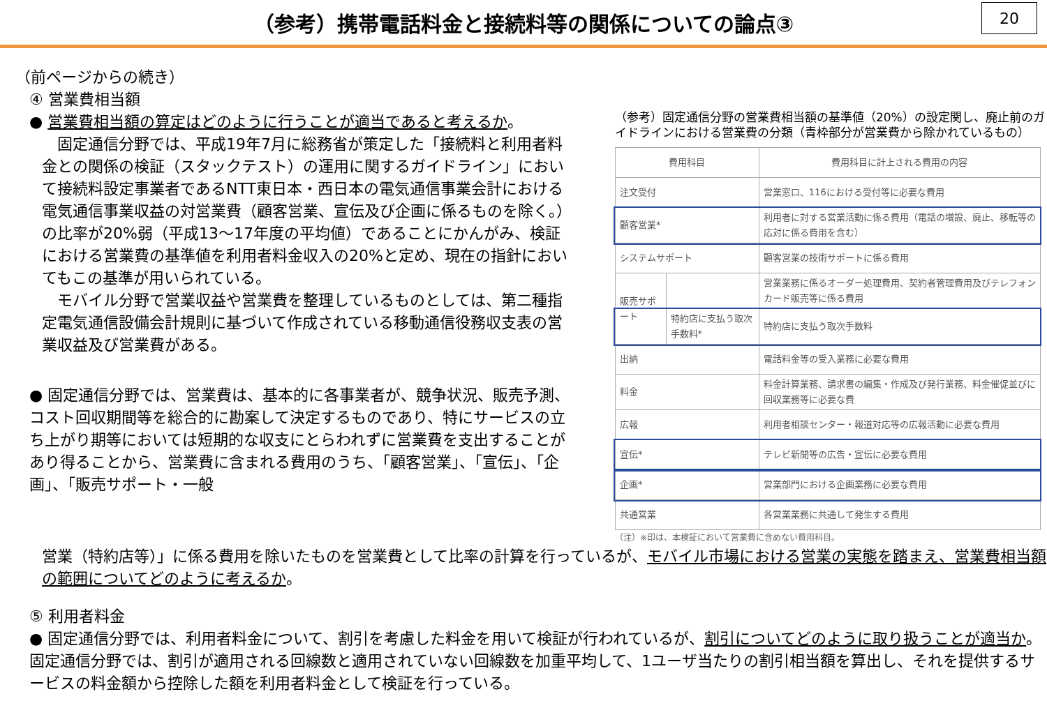（参考）携帯電話料金と接続料等の関係についての論点③
20
（前ページからの続き）
④ 営業費相当額
● 営業費相当額の算定はどのように行うことが適当であると考えるか。
　固定通信分野では、平成19年7月に総務省が策定した「接続料と利用者料金との関係の検証（スタックテスト）の運用に関するガイドライン」において接続料設定事業者であるNTT東日本・西日本の電気通信事業会計における電気通信事業収益の対営業費（顧客営業、宣伝及び企画に係るものを除く。）の比率が20%弱（平成13～17年度の平均値）であることにかんがみ、検証における営業費の基準値を利用者料金収入の20%と定め、現在の指針においてもこの基準が用いられている。
　モバイル分野で営業収益や営業費を整理しているものとしては、第二種指定電気通信設備会計規則に基づいて作成されている移動通信役務収支表の営業収益及び営業費がある。
● 固定通信分野では、営業費は、基本的に各事業者が、競争状況、販売予測、コスト回収期間等を総合的に勘案して決定するものであり、特にサービスの立ち上がり期等においては短期的な収支にとらわれずに営業費を支出することがあり得ることから、営業費に含まれる費用のうち、「顧客営業」、「宣伝」、「企画」、「販売サポート・一般
（参考）固定通信分野の営業費相当額の基準値（20%）の設定関し、廃止前のガイドラインにおける営業費の分類（青枠部分が営業費から除かれているもの）
| 費用科目 | | 費用科目に計上される費用の内容 |
| --- | --- | --- |
| 注文受付 | | 営業窓口、116における受付等に必要な費用 |
| 顧客営業* | | 利用者に対する営業活動に係る費用（電話の増設、廃止、移転等の応対に係る費用を含む） |
| システムサポート | | 顧客営業の技術サポートに係る費用 |
| 販売サポート | | 営業業務に係るオーダー処理費用、契約者管理費用及びテレフォンカード販売等に係る費用 |
| | 特約店に支払う取次手数料* | 特約店に支払う取次手数料 |
| 出納 | | 電話料金等の受入業務に必要な費用 |
| 料金 | | 料金計算業務、請求書の編集・作成及び発行業務、料金催促並びに回収業務等に必要な費 |
| 広報 | | 利用者相談センター・報道対応等の広報活動に必要な費用 |
| 宣伝* | | テレビ新聞等の広告・宣伝に必要な費用 |
| 企画* | | 営業部門における企画業務に必要な費用 |
| 共通営業 | | 各営業業務に共通して発生する費用 |
（注）※印は、本検証において営業費に含めない費用科目。
営業（特約店等）」に係る費用を除いたものを営業費として比率の計算を行っているが、モバイル市場における営業の実態を踏まえ、営業費相当額の範囲についてどのように考えるか。
⑤ 利用者料金
● 固定通信分野では、利用者料金について、割引を考慮した料金を用いて検証が行われているが、割引についてどのように取り扱うことが適当か。固定通信分野では、割引が適用される回線数と適用されていない回線数を加重平均して、1ユーザ当たりの割引相当額を算出し、それを提供するサービスの料金額から控除した額を利用者料金として検証を行っている。